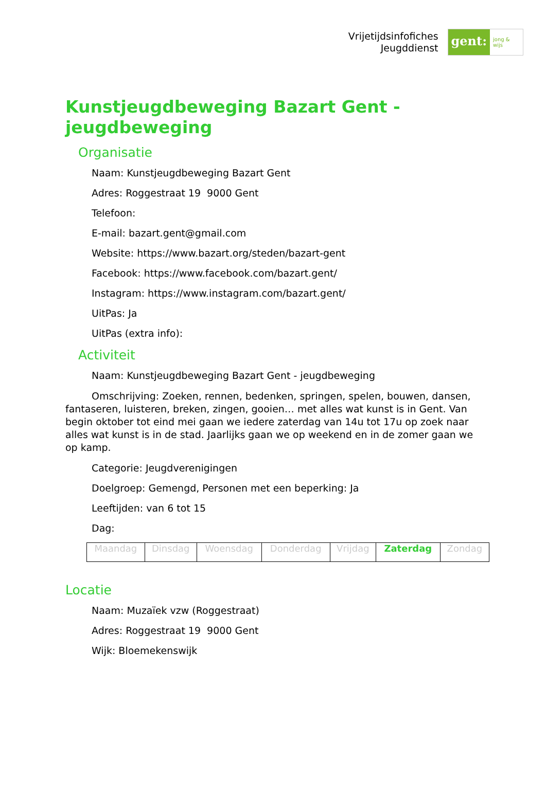Vrijetijdsinfofiches
Jeugddienst
gent:
jong & wijs
Kunstjeugdbeweging Bazart Gent - jeugdbeweging
Organisatie
Naam: Kunstjeugdbeweging Bazart Gent
Adres: Roggestraat 19 9000 Gent
Telefoon:
E-mail: bazart.gent@gmail.com
Website: https://www.bazart.org/steden/bazart-gent
Facebook: https://www.facebook.com/bazart.gent/
Instagram: https://www.instagram.com/bazart.gent/
UitPas: Ja
UitPas (extra info):
Activiteit
Naam: Kunstjeugdbeweging Bazart Gent - jeugdbeweging
Omschrijving: Zoeken, rennen, bedenken, springen, spelen, bouwen, dansen, fantaseren, luisteren, breken, zingen, gooien… met alles wat kunst is in Gent. Van begin oktober tot eind mei gaan we iedere zaterdag van 14u tot 17u op zoek naar alles wat kunst is in de stad. Jaarlijks gaan we op weekend en in de zomer gaan we op kamp.
Categorie: Jeugdverenigingen
Doelgroep: Gemengd, Personen met een beperking: Ja
Leeftijden: van 6 tot 15
Dag:
| Maandag | Dinsdag | Woensdag | Donderdag | Vrijdag | Zaterdag | Zondag |
Locatie
Naam: Muzaïek vzw (Roggestraat)
Adres: Roggestraat 19 9000 Gent
Wijk: Bloemekenswijk